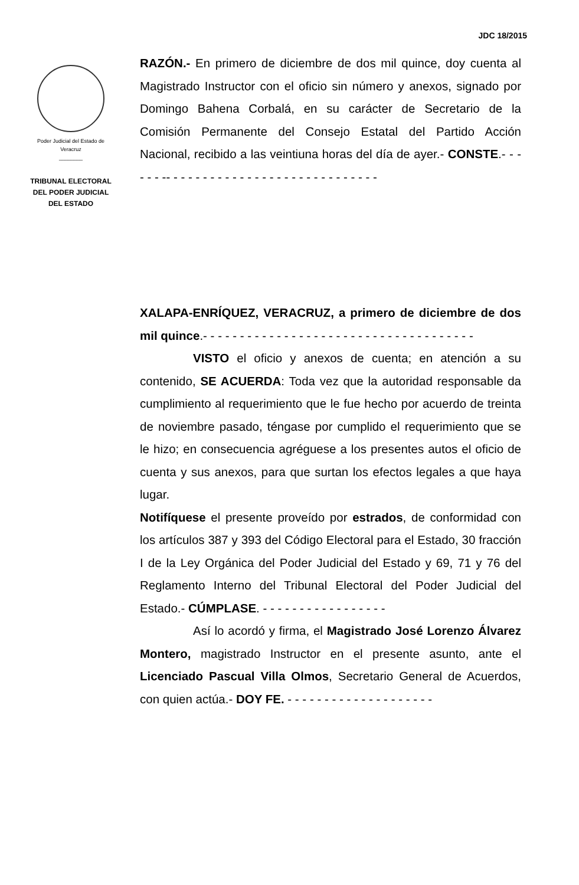JDC 18/2015
Poder Judicial del Estado de
Veracruz
________
TRIBUNAL ELECTORAL
DEL PODER JUDICIAL
DEL ESTADO
RAZÓN.- En primero de diciembre de dos mil quince, doy cuenta al Magistrado Instructor con el oficio sin número y anexos, signado por Domingo Bahena Corbalá, en su carácter de Secretario de la Comisión Permanente del Consejo Estatal del Partido Acción Nacional, recibido a las veintiuna horas del día de ayer.- CONSTE.- - - - - - -- - - - - - - - - - - - - - - - - - - - - - - - - - - - -
XALAPA-ENRÍQUEZ, VERACRUZ, a primero de diciembre de dos mil quince.- - - - - - - - - - - - - - - - - - - - - - - - - - - - - - - - - - - - -
VISTO el oficio y anexos de cuenta; en atención a su contenido, SE ACUERDA: Toda vez que la autoridad responsable da cumplimiento al requerimiento que le fue hecho por acuerdo de treinta de noviembre pasado, téngase por cumplido el requerimiento que se le hizo; en consecuencia agréguese a los presentes autos el oficio de cuenta y sus anexos, para que surtan los efectos legales a que haya lugar.
Notifíquese el presente proveído por estrados, de conformidad con los artículos 387 y 393 del Código Electoral para el Estado, 30 fracción I de la Ley Orgánica del Poder Judicial del Estado y 69, 71 y 76 del Reglamento Interno del Tribunal Electoral del Poder Judicial del Estado.- CÚMPLASE. - - - - - - - - - - - - - - - - -
Así lo acordó y firma, el Magistrado José Lorenzo Álvarez Montero, magistrado Instructor en el presente asunto, ante el Licenciado Pascual Villa Olmos, Secretario General de Acuerdos, con quien actúa.- DOY FE. - - - - - - - - - - - - - - - - - - - -